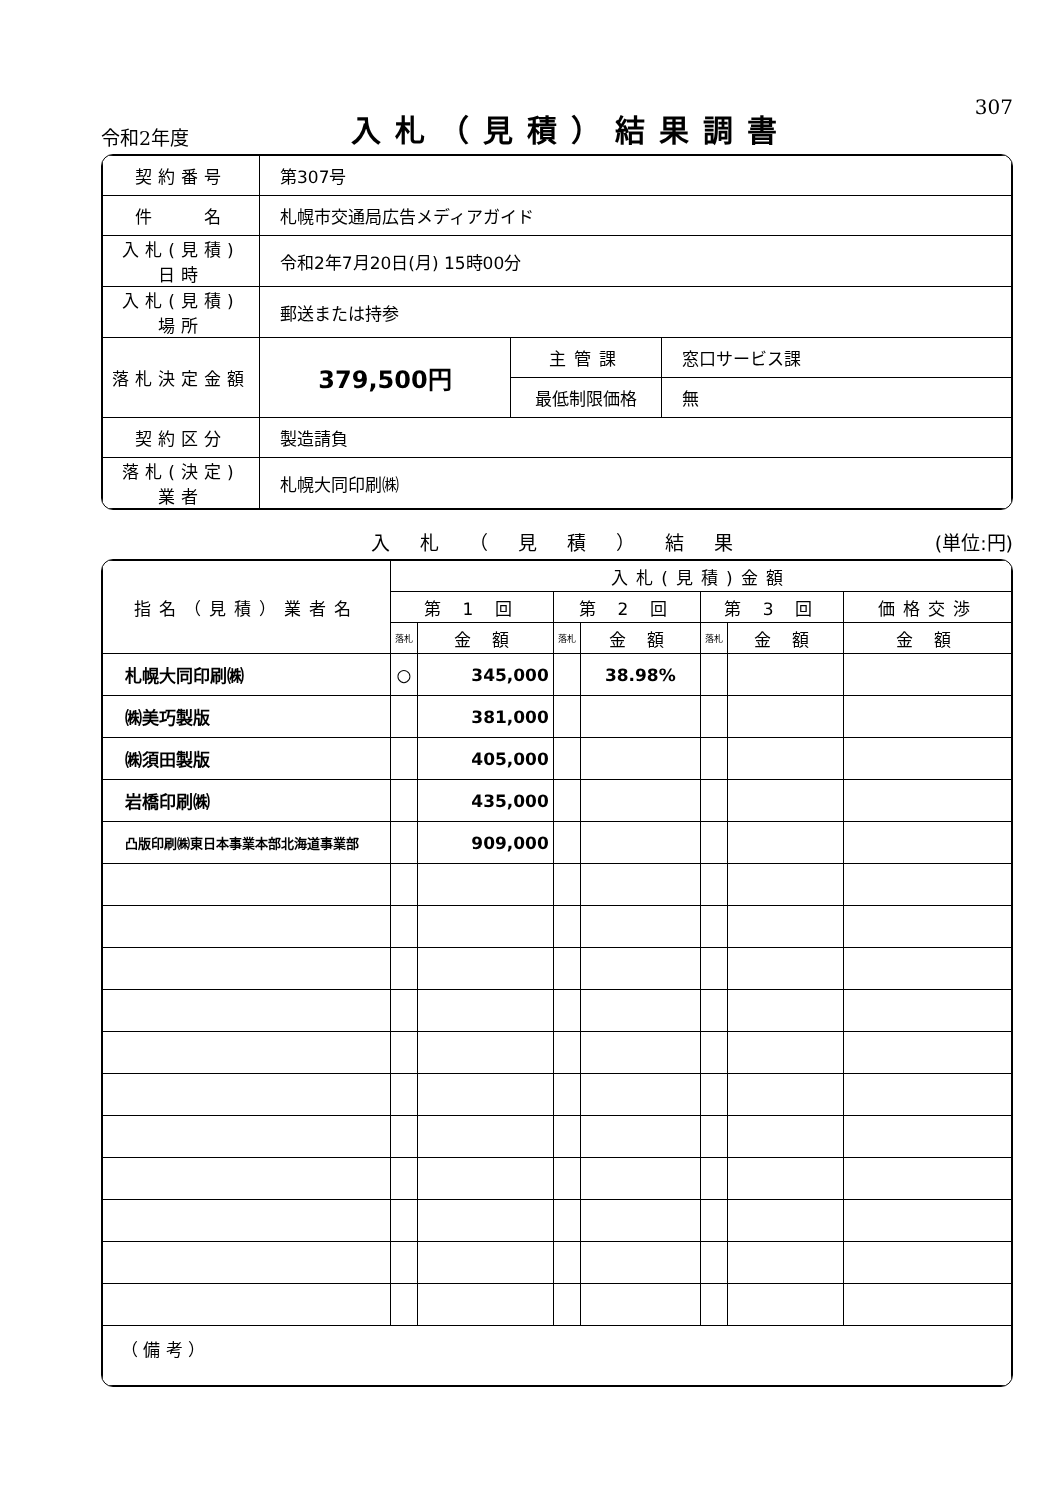令和2年度
入札（見積）結果調書
307
| 契約番号 | 第307号 | | |
| 件 名 | 札幌市交通局広告メディアガイド | | |
| 入札(見積)日時 | 令和2年7月20日(月) 15時00分 | | |
| 入札(見積)場所 | 郵送または持参 | | |
| 落札決定金額 | 379,500円 | 主管課 | 窓口サービス課 |
| | | 最低制限価格 | 無 |
| 契約区分 | 製造請負 | | |
| 落札(決定)業者 | 札幌大同印刷㈱ | | |
入札（見積）結果 (単位:円)
| 指名（見積）業者名 | 入札(見積)金額 | | | | | | |
| --- | --- | --- | --- | --- | --- | --- | --- |
| | 第 1 回 | | 第 2 回 | | 第 3 回 | | 価格交渉 |
| | 落札 | 金 額 | 落札 | 金 額 | 落札 | 金 額 | 金 額 |
| 札幌大同印刷㈱ | ○ | 345,000 | | 38.98% | | | |
| ㈱美巧製版 | | 381,000 | | | | | |
| ㈱須田製版 | | 405,000 | | | | | |
| 岩橋印刷㈱ | | 435,000 | | | | | |
| 凸版印刷㈱東日本事業本部北海道事業部 | | 909,000 | | | | | |
| （ 備 考 ） | | | | | | | |